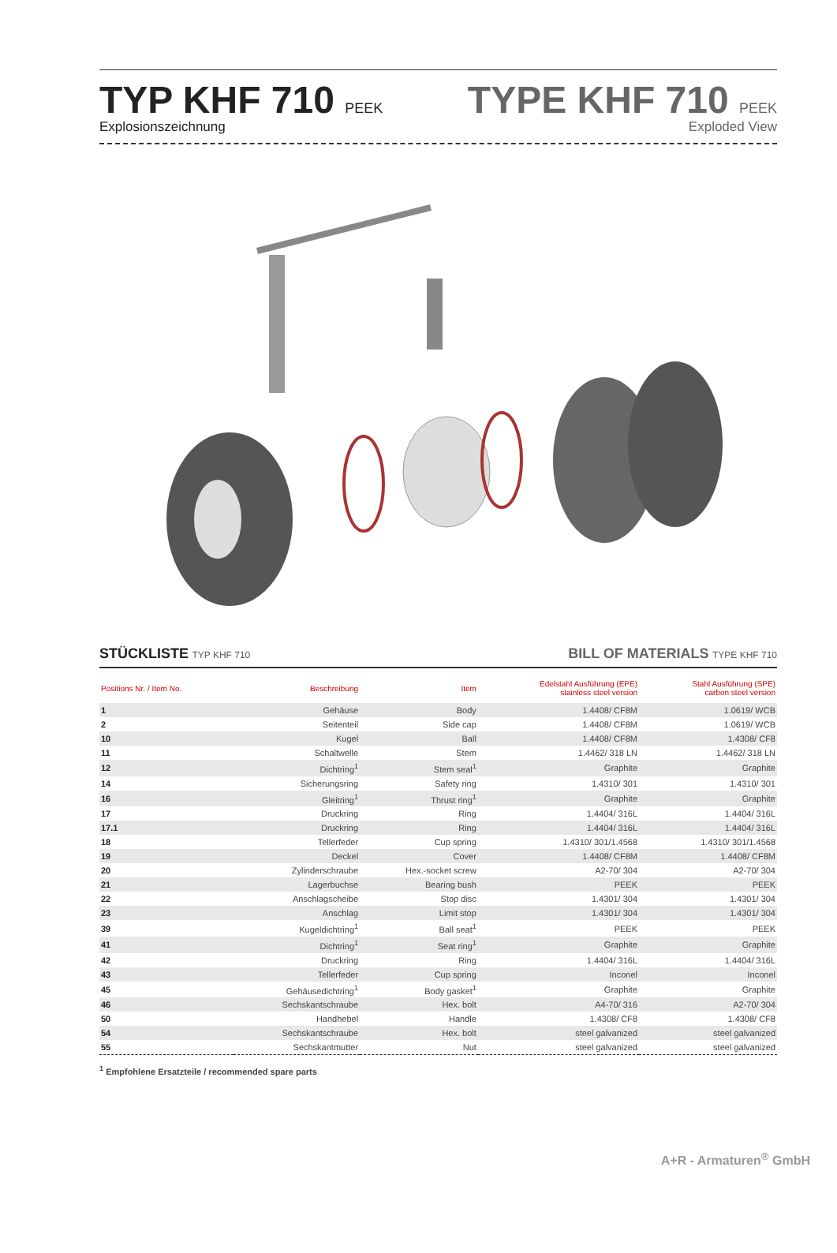TYP KHF 710 PEEK
Explosionszeichnung
TYPE KHF 710 PEEK
Exploded View
STÜCKLISTE TYP KHF 710
BILL OF MATERIALS TYPE KHF 710
| Positions Nr. / Item No. | Beschreibung | Item | Edelstahl Ausführung (EPE) stainless steel version | Stahl Ausführung (SPE) carbon steel version |
| --- | --- | --- | --- | --- |
| 1 | Gehäuse | Body | 1.4408/ CF8M | 1.0619/ WCB |
| 2 | Seitenteil | Side cap | 1.4408/ CF8M | 1.0619/ WCB |
| 10 | Kugel | Ball | 1.4408/ CF8M | 1.4308/ CF8 |
| 11 | Schaltwelle | Stem | 1.4462/ 318 LN | 1.4462/ 318 LN |
| 12 | Dichtring<sup>1</sup> | Stem seal<sup>1</sup> | Graphite | Graphite |
| 14 | Sicherungsring | Safety ring | 1.4310/ 301 | 1.4310/ 301 |
| 16 | Gleitring<sup>1</sup> | Thrust ring<sup>1</sup> | Graphite | Graphite |
| 17 | Druckring | Ring | 1.4404/ 316L | 1.4404/ 316L |
| 17.1 | Druckring | Ring | 1.4404/ 316L | 1.4404/ 316L |
| 18 | Tellerfeder | Cup spring | 1.4310/ 301/1.4568 | 1.4310/ 301/1.4568 |
| 19 | Deckel | Cover | 1.4408/ CF8M | 1.4408/ CF8M |
| 20 | Zylinderschraube | Hex.-socket screw | A2-70/ 304 | A2-70/ 304 |
| 21 | Lagerbuchse | Bearing bush | PEEK | PEEK |
| 22 | Anschlagscheibe | Stop disc | 1.4301/ 304 | 1.4301/ 304 |
| 23 | Anschlag | Limit stop | 1.4301/ 304 | 1.4301/ 304 |
| 39 | Kugeldichtring<sup>1</sup> | Ball seat<sup>1</sup> | PEEK | PEEK |
| 41 | Dichtring<sup>1</sup> | Seat ring<sup>1</sup> | Graphite | Graphite |
| 42 | Druckring | Ring | 1.4404/ 316L | 1.4404/ 316L |
| 43 | Tellerfeder | Cup spring | Inconel | Inconel |
| 45 | Gehäusedichtring<sup>1</sup> | Body gasket<sup>1</sup> | Graphite | Graphite |
| 46 | Sechskantschraube | Hex. bolt | A4-70/ 316 | A2-70/ 304 |
| 50 | Handhebel | Handle | 1.4308/ CF8 | 1.4308/ CF8 |
| 54 | Sechskantschraube | Hex. bolt | steel galvanized | steel galvanized |
| 55 | Sechskantmutter | Nut | steel galvanized | steel galvanized |
<sup>1</sup> Empfohlene Ersatzteile / recommended spare parts
A+R - Armaturen<sup>®</sup> GmbH